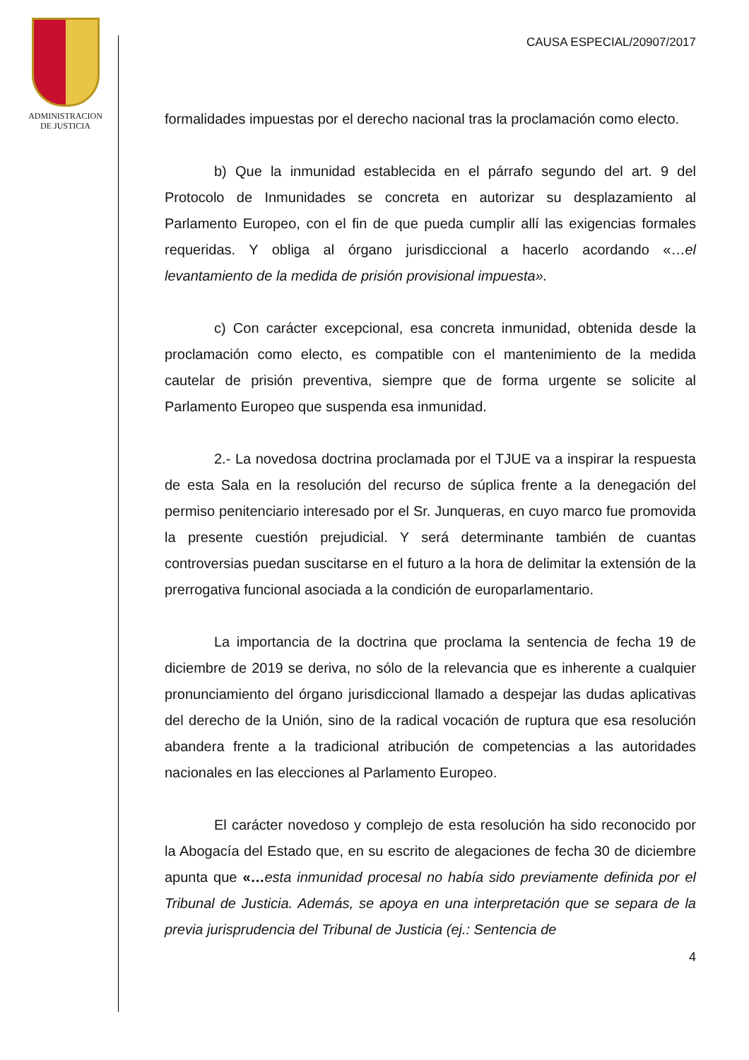ADMINISTRACION
DE JUSTICIA
CAUSA ESPECIAL/20907/2017
formalidades impuestas por el derecho nacional tras la proclamación como electo.
b) Que la inmunidad establecida en el párrafo segundo del art. 9 del Protocolo de Inmunidades se concreta en autorizar su desplazamiento al Parlamento Europeo, con el fin de que pueda cumplir allí las exigencias formales requeridas. Y obliga al órgano jurisdiccional a hacerlo acordando «…el levantamiento de la medida de prisión provisional impuesta».
c) Con carácter excepcional, esa concreta inmunidad, obtenida desde la proclamación como electo, es compatible con el mantenimiento de la medida cautelar de prisión preventiva, siempre que de forma urgente se solicite al Parlamento Europeo que suspenda esa inmunidad.
2.- La novedosa doctrina proclamada por el TJUE va a inspirar la respuesta de esta Sala en la resolución del recurso de súplica frente a la denegación del permiso penitenciario interesado por el Sr. Junqueras, en cuyo marco fue promovida la presente cuestión prejudicial. Y será determinante también de cuantas controversias puedan suscitarse en el futuro a la hora de delimitar la extensión de la prerrogativa funcional asociada a la condición de europarlamentario.
La importancia de la doctrina que proclama la sentencia de fecha 19 de diciembre de 2019 se deriva, no sólo de la relevancia que es inherente a cualquier pronunciamiento del órgano jurisdiccional llamado a despejar las dudas aplicativas del derecho de la Unión, sino de la radical vocación de ruptura que esa resolución abandera frente a la tradicional atribución de competencias a las autoridades nacionales en las elecciones al Parlamento Europeo.
El carácter novedoso y complejo de esta resolución ha sido reconocido por la Abogacía del Estado que, en su escrito de alegaciones de fecha 30 de diciembre apunta que «…esta inmunidad procesal no había sido previamente definida por el Tribunal de Justicia. Además, se apoya en una interpretación que se separa de la previa jurisprudencia del Tribunal de Justicia (ej.: Sentencia de
4